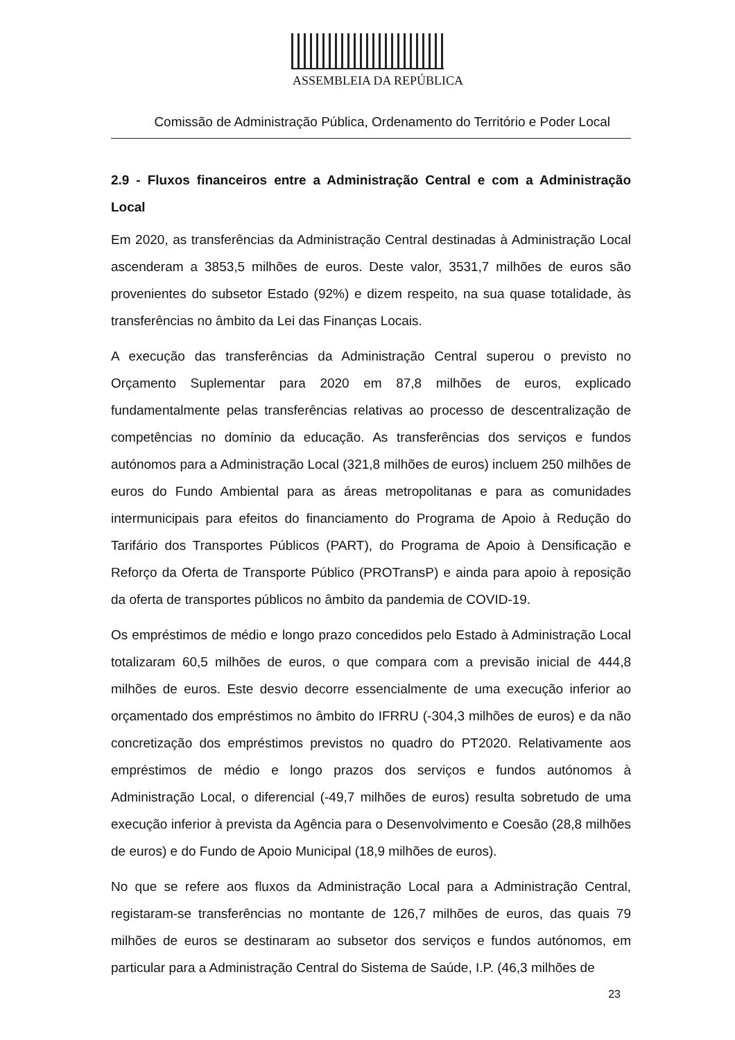ASSEMBLEIA DA REPÚBLICA
Comissão de Administração Pública, Ordenamento do Território e Poder Local
2.9 - Fluxos financeiros entre a Administração Central e com a Administração Local
Em 2020, as transferências da Administração Central destinadas à Administração Local ascenderam a 3853,5 milhões de euros. Deste valor, 3531,7 milhões de euros são provenientes do subsetor Estado (92%) e dizem respeito, na sua quase totalidade, às transferências no âmbito da Lei das Finanças Locais.
A execução das transferências da Administração Central superou o previsto no Orçamento Suplementar para 2020 em 87,8 milhões de euros, explicado fundamentalmente pelas transferências relativas ao processo de descentralização de competências no domínio da educação. As transferências dos serviços e fundos autónomos para a Administração Local (321,8 milhões de euros) incluem 250 milhões de euros do Fundo Ambiental para as áreas metropolitanas e para as comunidades intermunicipais para efeitos do financiamento do Programa de Apoio à Redução do Tarifário dos Transportes Públicos (PART), do Programa de Apoio à Densificação e Reforço da Oferta de Transporte Público (PROTransP) e ainda para apoio à reposição da oferta de transportes públicos no âmbito da pandemia de COVID-19.
Os empréstimos de médio e longo prazo concedidos pelo Estado à Administração Local totalizaram 60,5 milhões de euros, o que compara com a previsão inicial de 444,8 milhões de euros. Este desvio decorre essencialmente de uma execução inferior ao orçamentado dos empréstimos no âmbito do IFRRU (-304,3 milhões de euros) e da não concretização dos empréstimos previstos no quadro do PT2020. Relativamente aos empréstimos de médio e longo prazos dos serviços e fundos autónomos à Administração Local, o diferencial (-49,7 milhões de euros) resulta sobretudo de uma execução inferior à prevista da Agência para o Desenvolvimento e Coesão (28,8 milhões de euros) e do Fundo de Apoio Municipal (18,9 milhões de euros).
No que se refere aos fluxos da Administração Local para a Administração Central, registaram-se transferências no montante de 126,7 milhões de euros, das quais 79 milhões de euros se destinaram ao subsetor dos serviços e fundos autónomos, em particular para a Administração Central do Sistema de Saúde, I.P. (46,3 milhões de
23